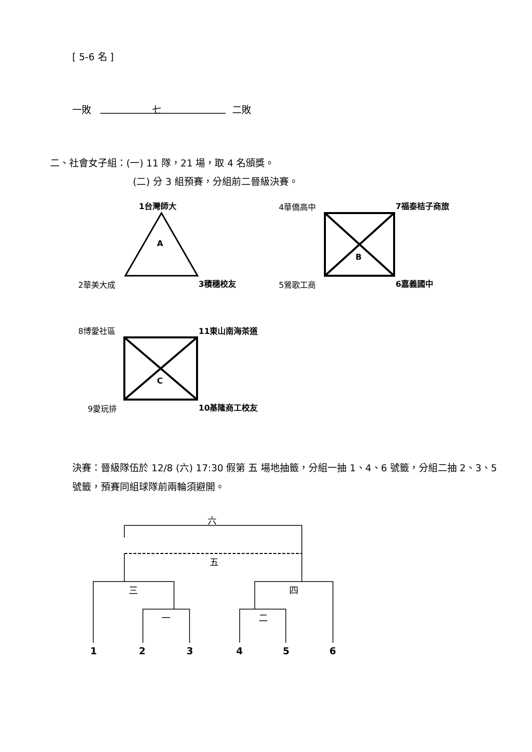[ 5-6 名 ]
一敗 七 二敗
二、社會女子組：(一) 11 隊，21 場，取 4 名頒獎。
(二) 分 3 組預賽，分組前二晉級決賽。
1台灣師大
A
2華美大成 3積穗校友
4華僑高中 7福泰桔子商旅
B
5鶯歌工商 6嘉義國中
8博愛社區 11東山南海茶道
C
9愛玩排 10基隆商工校友
決賽：晉級隊伍於 12/8 (六) 17:30 假第 五 場地抽籤，分組一抽 1、4、6 號籤，分組二抽 2、3、5 號籤，預賽同組球隊前兩輪須避開。
六
五
三 四
一 二
1 2 3 4 5 6